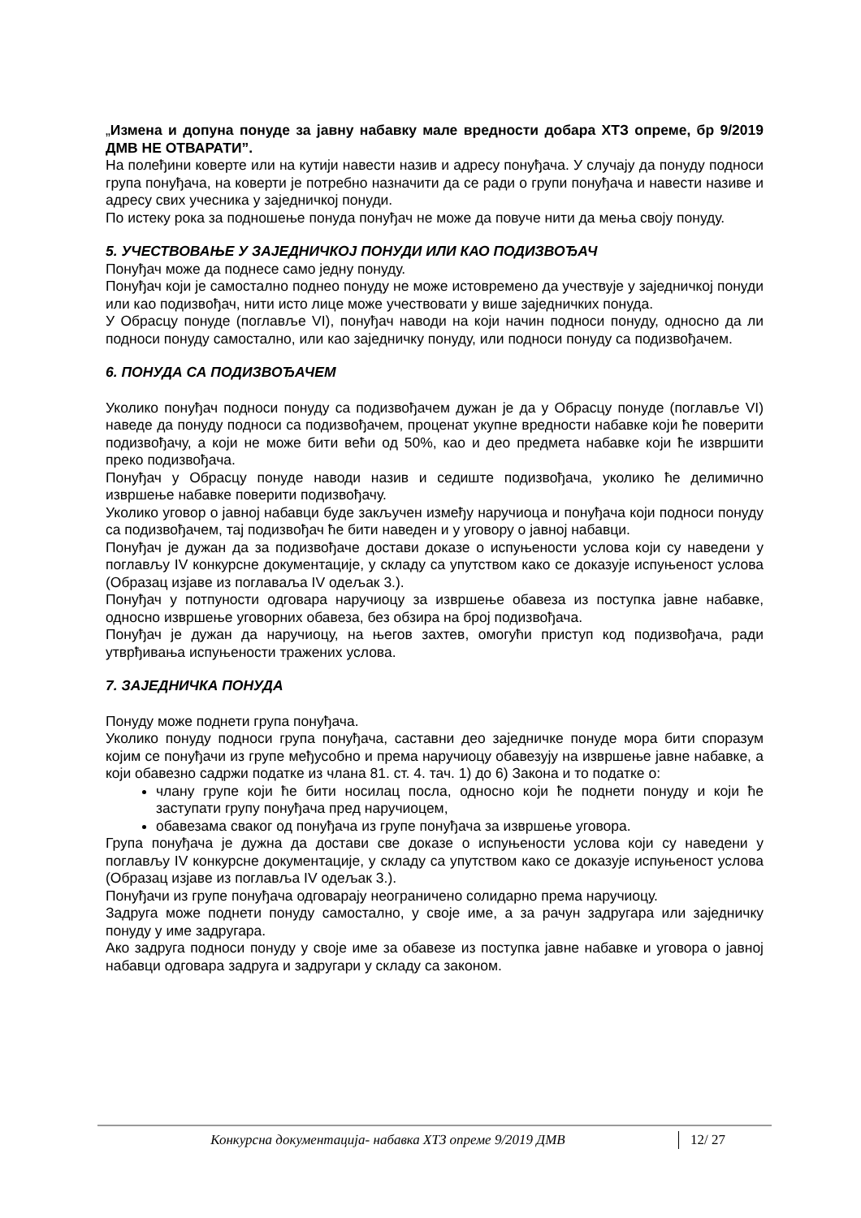„Измена и допуна понуде за јавну набавку мале вредности добара ХТЗ опреме, бр 9/2019 ДМВ НЕ ОТВАРАТИ”.
На полеђини коверте или на кутији навести назив и адресу понуђача. У случају да понуду подноси група понуђача, на коверти је потребно назначити да се ради о групи понуђача и навести називе и адресу свих учесника у заједничкој понуди.
По истеку рока за подношење понуда понуђач не може да повуче нити да мења своју понуду.
5. УЧЕСТВОВАЊЕ У ЗАЈЕДНИЧКОЈ ПОНУДИ ИЛИ КАО ПОДИЗВОЂАЧ
Понуђач може да поднесе само једну понуду.
Понуђач који је самостално поднео понуду не може истовремено да учествује у заједничкој понуди или као подизвођач, нити исто лице може учествовати у више заједничких понуда.
У Обрасцу понуде (поглавље VI), понуђач наводи на који начин подноси понуду, односно да ли подноси понуду самостално, или као заједничку понуду, или подноси понуду са подизвођачем.
6. ПОНУДА СА ПОДИЗВОЂАЧЕМ
Уколико понуђач подноси понуду са подизвођачем дужан је да у Обрасцу понуде (поглавље VI) наведе да понуду подноси са подизвођачем, проценат укупне вредности набавке који ће поверити подизвођачу, а који не може бити већи од 50%, као и део предмета набавке који ће извршити преко подизвођача.
Понуђач у Обрасцу понуде наводи назив и седиште подизвођача, уколико ће делимично извршење набавке поверити подизвођачу.
Уколико уговор о јавној набавци буде закључен између наручиоца и понуђача који подноси понуду са подизвођачем, тај подизвођач ће бити наведен и у уговору о јавној набавци.
Понуђач је дужан да за подизвођаче достави доказе о испуњености услова који су наведени у поглављу IV конкурсне документације, у складу са упутством како се доказује испуњеност услова (Образац изјаве из поглаваља IV одељак 3.).
Понуђач у потпуности одговара наручиоцу за извршење обавеза из поступка јавне набавке, односно извршење уговорних обавеза, без обзира на број подизвођача.
Понуђач је дужан да наручиоцу, на његов захтев, омогући приступ код подизвођача, ради утврђивања испуњености тражених услова.
7. ЗАЈЕДНИЧКА ПОНУДА
Понуду може поднети група понуђача.
Уколико понуду подноси група понуђача, саставни део заједничке понуде мора бити споразум којим се понуђачи из групе међусобно и према наручиоцу обавезују на извршење јавне набавке, а који обавезно садржи податке из члана 81. ст. 4. тач. 1) до 6) Закона и то податке о:
члану групе који ће бити носилац посла, односно који ће поднети понуду и који ће заступати групу понуђача пред наручиоцем,
обавезама сваког од понуђача из групе понуђача за извршење уговора.
Група понуђача је дужна да достави све доказе о испуњености услова који су наведени у поглављу IV конкурсне документације, у складу са упутством како се доказује испуњеност услова (Образац изјаве из поглавља IV одељак 3.).
Понуђачи из групе понуђача одговарају неограничено солидарно према наручиоцу.
Задруга може поднети понуду самостално, у своје име, а за рачун задругара или заједничку понуду у име задругара.
Ако задруга подноси понуду у своје име за обавезе из поступка јавне набавке и уговора о јавној набавци одговара задруга и задругари у складу са законом.
Конкурсна документација- набавка ХТЗ опреме 9/2019 ДМВ 12/ 27